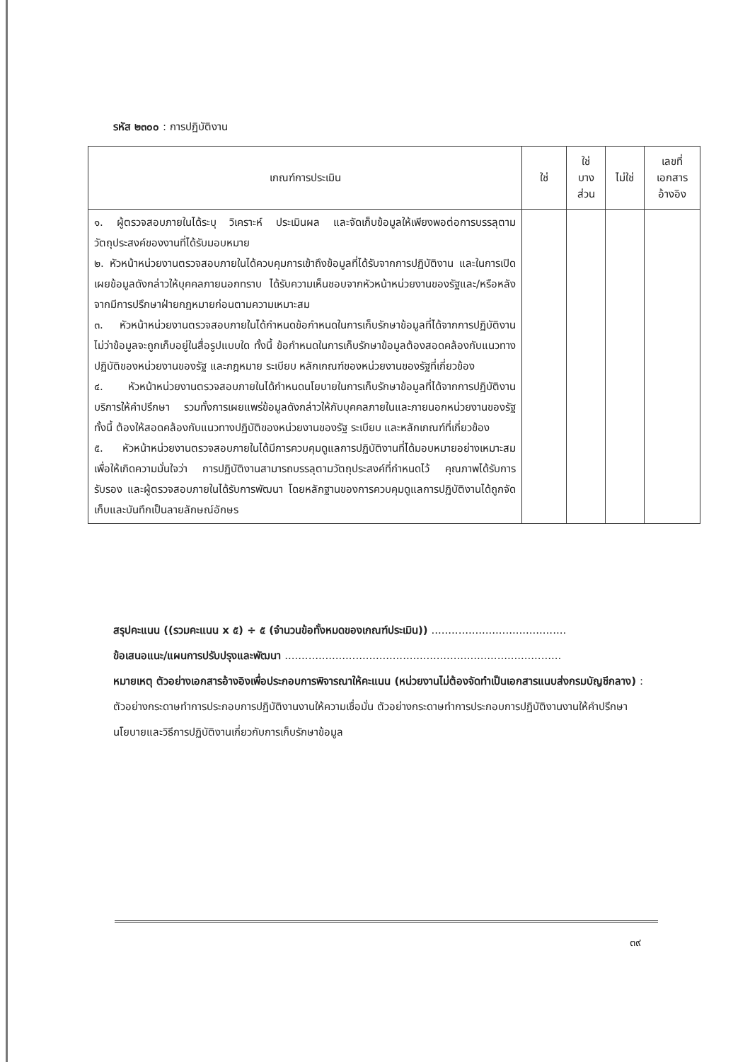รหัส ๒๓๐๐ : การปฏิบัติงาน
| เกณฑ์การประเมิน | ใช่ | ใช่ บาง ส่วน | ไม่ใช่ | เลขที่ เอกสาร อ้างอิง |
| --- | --- | --- | --- | --- |
| ๑. ผู้ตรวจสอบภายในได้ระบุ วิเคราะห์ ประเมินผล และจัดเก็บข้อมูลให้เพียงพอต่อการบรรลุตามวัตถุประสงค์ของงานที่ได้รับมอบหมาย ๒. หัวหน้าหน่วยงานตรวจสอบภายในได้ควบคุมการเข้าถึงข้อมูลที่ได้รับจากการปฏิบัติงาน และในการเปิดเผยข้อมูลดังกล่าวให้บุคคลภายนอกทราบ ได้รับความเห็นชอบจากหัวหน้าหน่วยงานของรัฐและ/หรือหลังจากมีการปรึกษาฝ่ายกฎหมายก่อนตามความเหมาะสม ๓. หัวหน้าหน่วยงานตรวจสอบภายในได้กำหนดข้อกำหนดในการเก็บรักษาข้อมูลที่ได้จากการปฏิบัติงาน ไม่ว่าข้อมูลจะถูกเก็บอยู่ในสื่อรูปแบบใด ทั้งนี้ ข้อกำหนดในการเก็บรักษาข้อมูลต้องสอดคล้องกับแนวทางปฏิบัติของหน่วยงานของรัฐ และกฎหมาย ระเบียบ หลักเกณฑ์ของหน่วยงานของรัฐที่เกี่ยวข้อง ๔. หัวหน้าหน่วยงานตรวจสอบภายในได้กำหนดนโยบายในการเก็บรักษาข้อมูลที่ได้จากการปฏิบัติงานบริการให้คำปรึกษา รวมทั้งการเผยแพร่ข้อมูลดังกล่าวให้กับบุคคลภายในและภายนอกหน่วยงานของรัฐ ทั้งนี้ ต้องให้สอดคล้องกับแนวทางปฏิบัติของหน่วยงานของรัฐ ระเบียบ และหลักเกณฑ์ที่เกี่ยวข้อง ๕. หัวหน้าหน่วยงานตรวจสอบภายในได้มีการควบคุมดูแลการปฏิบัติงานที่ได้มอบหมายอย่างเหมาะสม เพื่อให้เกิดความมั่นใจว่า การปฏิบัติงานสามารถบรรลุตามวัตถุประสงค์ที่กำหนดไว้ คุณภาพได้รับการรับรอง และผู้ตรวจสอบภายในได้รับการพัฒนา โดยหลักฐานของการควบคุมดูแลการปฏิบัติงานได้ถูกจัดเก็บและบันทึกเป็นลายลักษณ์อักษร | | | | |
สรุปคะแนน ((รวมคะแนน x ๕) ÷ ๕ (จำนวนข้อทั้งหมดของเกณฑ์ประเมิน)) ........................................
ข้อเสนอแนะ/แผนการปรับปรุงและพัฒนา ..................................................................................
หมายเหตุ ตัวอย่างเอกสารอ้างอิงเพื่อประกอบการพิจารณาให้คะแนน (หน่วยงานไม่ต้องจัดทำเป็นเอกสารแนบส่งกรมบัญชีกลาง) : ตัวอย่างกระดาษทำการประกอบการปฏิบัติงานงานให้ความเชื่อมั่น ตัวอย่างกระดาษทำการประกอบการปฏิบัติงานงานให้คำปรึกษา นโยบายและวิธีการปฏิบัติงานเกี่ยวกับการเก็บรักษาข้อมูล
๓๙